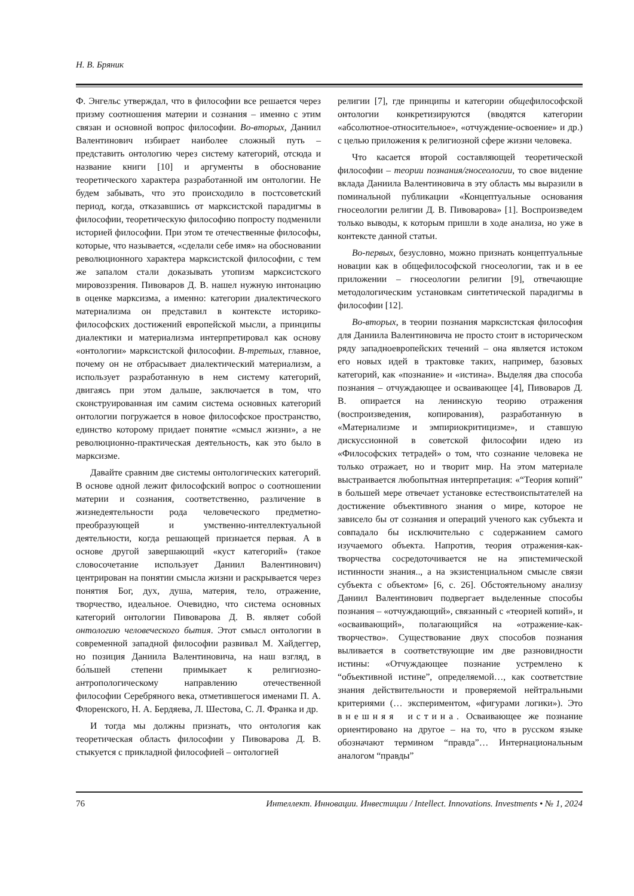Н. В. Бряник
Ф. Энгельс утверждал, что в философии все решается через призму соотношения материи и сознания – именно с этим связан и основной вопрос философии. Во-вторых, Даниил Валентинович избирает наиболее сложный путь – представить онтологию через систему категорий, отсюда и название книги [10] и аргументы в обоснование теоретического характера разработанной им онтологии. Не будем забывать, что это происходило в постсоветский период, когда, отказавшись от марксистской парадигмы в философии, теоретическую философию попросту подменили историей философии. При этом те отечественные философы, которые, что называется, «сделали себе имя» на обосновании революционного характера марксистской философии, с тем же запалом стали доказывать утопизм марксистского мировоззрения. Пивоваров Д. В. нашел нужную интонацию в оценке марксизма, а именно: категории диалектического материализма он представил в контексте историко-философских достижений европейской мысли, а принципы диалектики и материализма интерпретировал как основу «онтологии» марксистской философии. В-третьих, главное, почему он не отбрасывает диалектический материализм, а использует разработанную в нем систему категорий, двигаясь при этом дальше, заключается в том, что сконструированная им самим система основных категорий онтологии погружается в новое философское пространство, единство которому придает понятие «смысл жизни», а не революционно-практическая деятельность, как это было в марксизме.
Давайте сравним две системы онтологических категорий. В основе одной лежит философский вопрос о соотношении материи и сознания, соответственно, различение в жизнедеятельности рода человеческого предметно-преобразующей и умственно-интеллектуальной деятельности, когда решающей признается первая. А в основе другой завершающий «куст категорий» (такое словосочетание использует Даниил Валентинович) центрирован на понятии смысла жизни и раскрывается через понятия Бог, дух, душа, материя, тело, отражение, творчество, идеальное. Очевидно, что система основных категорий онтологии Пивоварова Д. В. являет собой онтологию человеческого бытия. Этот смысл онтологии в современной западной философии развивал М. Хайдеггер, но позиция Даниила Валентиновича, на наш взгляд, в бо́льшей степени примыкает к религиозно-антропологическому направлению отечественной философии Серебряного века, отметившегося именами П. А. Флоренского, Н. А. Бердяева, Л. Шестова, С. Л. Франка и др.
И тогда мы должны признать, что онтология как теоретическая область философии у Пивоварова Д. В. стыкуется с прикладной философией – онтологией
религии [7], где принципы и категории общефилософской онтологии конкретизируются (вводятся категории «абсолютное-относительное», «отчуждение-освоение» и др.) с целью приложения к религиозной сфере жизни человека.
Что касается второй составляющей теоретической философии – теории познания/гносеологии, то свое видение вклада Даниила Валентиновича в эту область мы выразили в поминальной публикации «Концептуальные основания гносеологии религии Д. В. Пивоварова» [1]. Воспроизведем только выводы, к которым пришли в ходе анализа, но уже в контексте данной статьи.
Во-первых, безусловно, можно признать концептуальные новации как в общефилософской гносеологии, так и в ее приложении – гносеологии религии [9], отвечающие методологическим установкам синтетической парадигмы в философии [12].
Во-вторых, в теории познания марксистская философия для Даниила Валентиновича не просто стоит в историческом ряду западноевропейских течений – она является истоком его новых идей в трактовке таких, например, базовых категорий, как «познание» и «истина». Выделяя два способа познания – отчуждающее и осваивающее [4], Пивоваров Д. В. опирается на ленинскую теорию отражения (воспроизведения, копирования), разработанную в «Материализме и эмпириокритицизме», и ставшую дискуссионной в советской философии идею из «Философских тетрадей» о том, что сознание человека не только отражает, но и творит мир. На этом материале выстраивается любопытная интерпретация: «“Теория копий” в большей мере отвечает установке естествоиспытателей на достижение объективного знания о мире, которое не зависело бы от сознания и операций ученого как субъекта и совпадало бы исключительно с содержанием самого изучаемого объекта. Напротив, теория отражения-как-творчества сосредоточивается не на эпистемической истинности знания.., а на экзистенциальном смысле связи субъекта с объектом» [6, с. 26]. Обстоятельному анализу Даниил Валентинович подвергает выделенные способы познания – «отчуждающий», связанный с «теорией копий», и «осваивающий», полагающийся на «отражение-как-творчество». Существование двух способов познания выливается в соответствующие им две разновидности истины: «Отчуждающее познание устремлено к “объективной истине”, определяемой…, как соответствие знания действительности и проверяемой нейтральными критериями (… экспериментом, «фигурами логики»). Это внешняя истина. Осваивающее же познание ориентировано на другое – на то, что в русском языке обозначают термином “правда”… Интернациональным аналогом “правды”
76 Интеллект. Инновации. Инвестиции / Intellect. Innovations. Investments • № 1, 2024